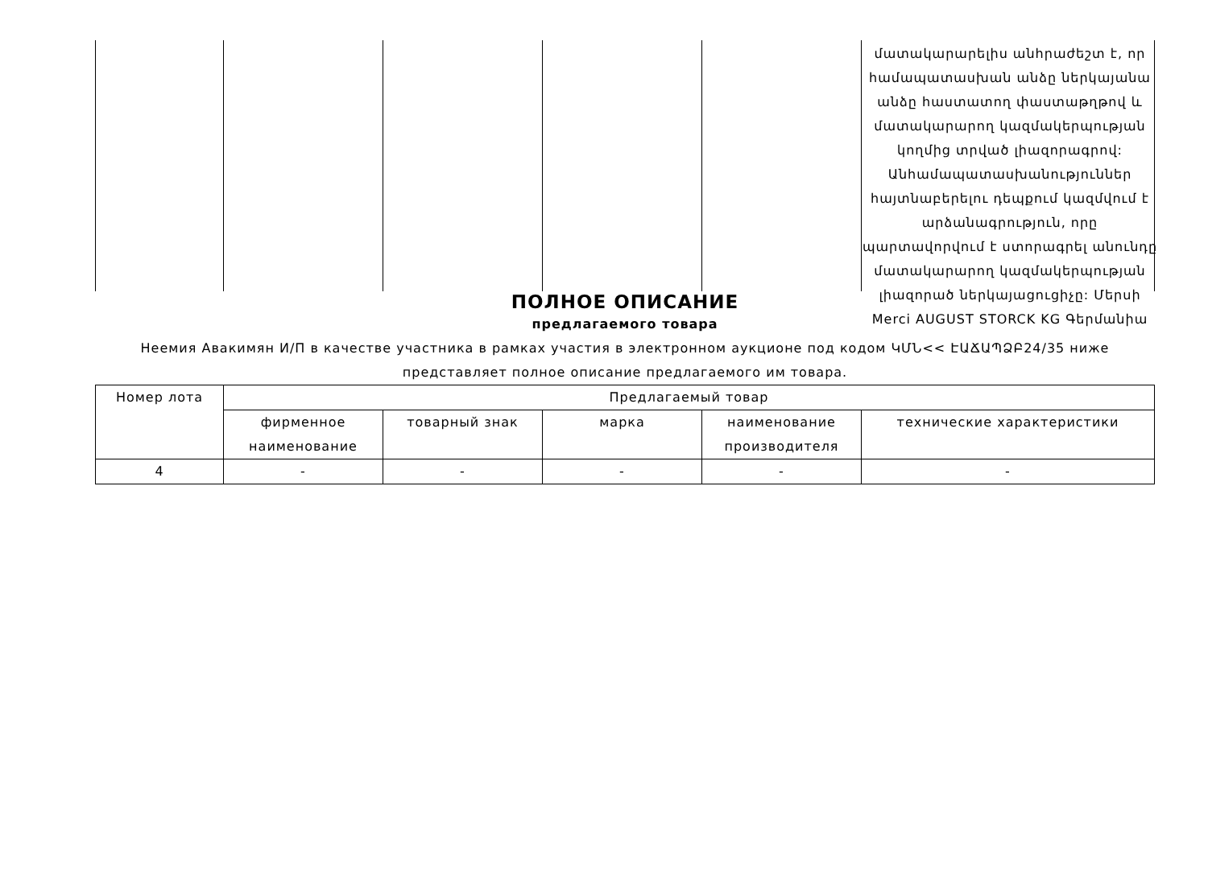մատակարարելիս անհրաժեշտ է, որ համապատասխան անձը ներկայանա անձը հաստատող փաստաթղթով և մատակարարող կազմակերպության կողմից տրված լիազորագրով: Անհամապատասխանություններ հայտնաբերելու դեպքում կազմվում է արձանագրություն, որը պարտավորվում է ստորագրել անունդը մատակարարող կազմակերպության լիազորած ներկայացուցիչը: Մերսի Merci AUGUST STORCK KG Գերմանիա
ПОЛНОЕ ОПИСАНИЕ
предлагаемого товара
Неемия Авакимян И/П в качестве участника в рамках участия в электронном аукционе под кодом ԿՄՆ<< ԷԱՃԱՊՁԲ24/35 ниже представляет полное описание предлагаемого им товара.
| Номер лота | Предлагаемый товар | | | | |
| --- | --- | --- | --- | --- | --- |
| | фирменное наименование | товарный знак | марка | наименование производителя | технические характеристики |
| 4 | - | - | - | - | - |